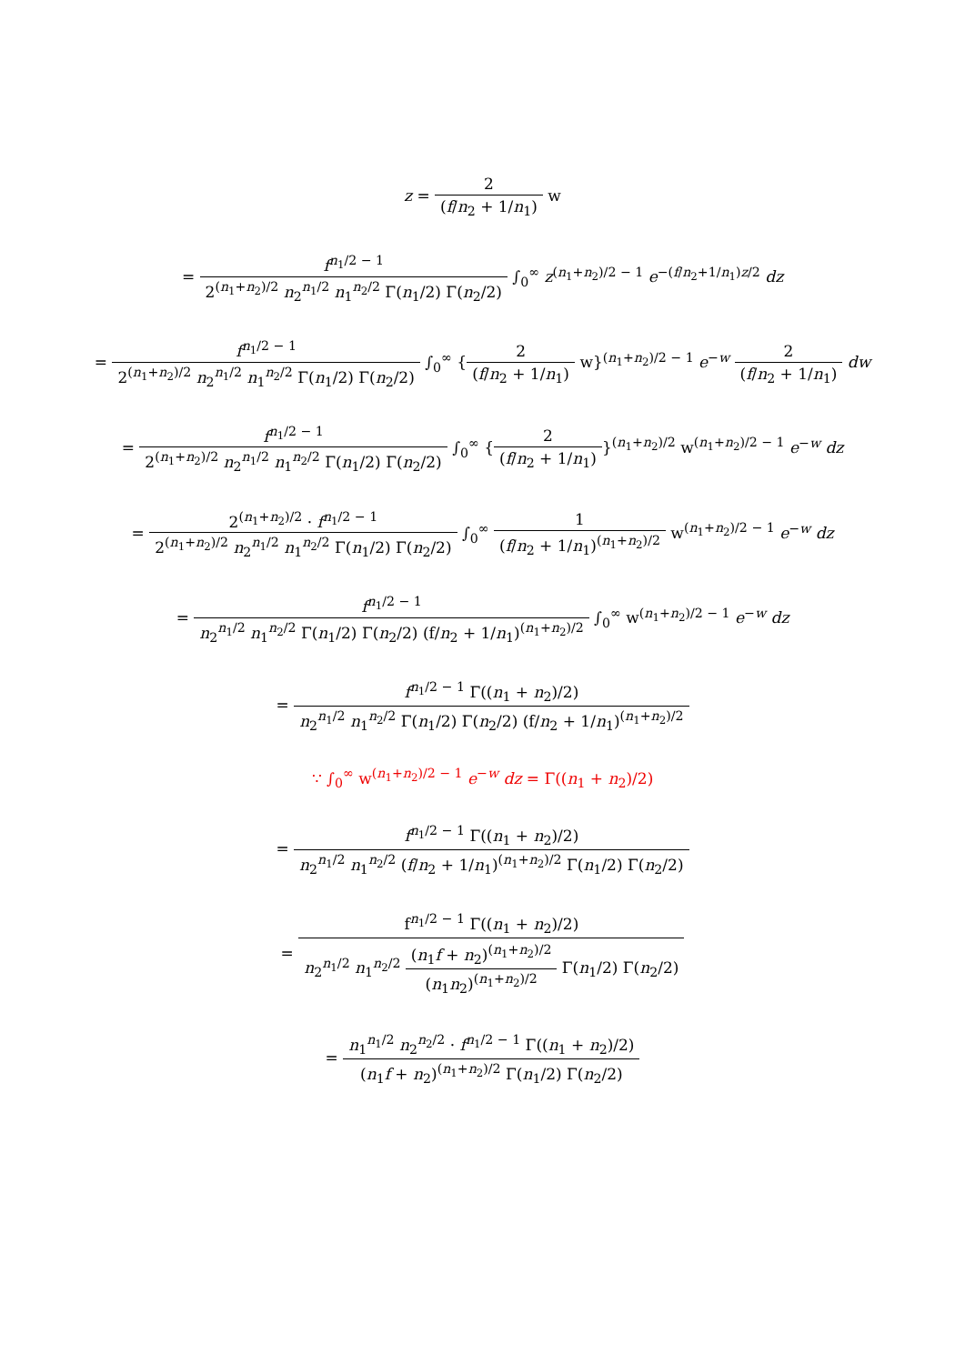z = 2 (f/n<sub>2</sub> + 1/n<sub>1</sub>) w
= f<sup>n<sub>1</sub>/2 − 1</sup> 2<sup>(n<sub>1</sub>+n<sub>2</sub>)/2</sup> n<sub>2</sub><sup>n<sub>1</sub>/2</sup> n<sub>1</sub><sup>n<sub>2</sub>/2</sup> Γ(n<sub>1</sub>/2) Γ(n<sub>2</sub>/2) ∫<sub>0</sub><sup>∞</sup> z<sup>(n<sub>1</sub>+n<sub>2</sub>)/2 − 1</sup> e<sup>−(f/n<sub>2</sub>+1/n<sub>1</sub>)z/2</sup> dz
= f<sup>n<sub>1</sub>/2 − 1</sup> 2<sup>(n<sub>1</sub>+n<sub>2</sub>)/2</sup> n<sub>2</sub><sup>n<sub>1</sub>/2</sup> n<sub>1</sub><sup>n<sub>2</sub>/2</sup> Γ(n<sub>1</sub>/2) Γ(n<sub>2</sub>/2) ∫<sub>0</sub><sup>∞</sup> {2 (f/n<sub>2</sub> + 1/n<sub>1</sub>) w}<sup>(n<sub>1</sub>+n<sub>2</sub>)/2 − 1</sup> e<sup>−w</sup> 2 (f/n<sub>2</sub> + 1/n<sub>1</sub>) dw
= f<sup>n<sub>1</sub>/2 − 1</sup> 2<sup>(n<sub>1</sub>+n<sub>2</sub>)/2</sup> n<sub>2</sub><sup>n<sub>1</sub>/2</sup> n<sub>1</sub><sup>n<sub>2</sub>/2</sup> Γ(n<sub>1</sub>/2) Γ(n<sub>2</sub>/2) ∫<sub>0</sub><sup>∞</sup> {2 (f/n<sub>2</sub> + 1/n<sub>1</sub>)}<sup>(n<sub>1</sub>+n<sub>2</sub>)/2</sup> w<sup>(n<sub>1</sub>+n<sub>2</sub>)/2 − 1</sup> e<sup>−w</sup> dz
= 2<sup>(n<sub>1</sub>+n<sub>2</sub>)/2</sup> · f<sup>n<sub>1</sub>/2 − 1</sup> 2<sup>(n<sub>1</sub>+n<sub>2</sub>)/2</sup> n<sub>2</sub><sup>n<sub>1</sub>/2</sup> n<sub>1</sub><sup>n<sub>2</sub>/2</sup> Γ(n<sub>1</sub>/2) Γ(n<sub>2</sub>/2) ∫<sub>0</sub><sup>∞</sup> 1 (f/n<sub>2</sub> + 1/n<sub>1</sub>)<sup>(n<sub>1</sub>+n<sub>2</sub>)/2</sup> w<sup>(n<sub>1</sub>+n<sub>2</sub>)/2 − 1</sup> e<sup>−w</sup> dz
= f<sup>n<sub>1</sub>/2 − 1</sup> n<sub>2</sub><sup>n<sub>1</sub>/2</sup> n<sub>1</sub><sup>n<sub>2</sub>/2</sup> Γ(n<sub>1</sub>/2) Γ(n<sub>2</sub>/2) (f/n<sub>2</sub> + 1/n<sub>1</sub>)<sup>(n<sub>1</sub>+n<sub>2</sub>)/2</sup> ∫<sub>0</sub><sup>∞</sup> w<sup>(n<sub>1</sub>+n<sub>2</sub>)/2 − 1</sup> e<sup>−w</sup> dz
= f<sup>n<sub>1</sub>/2 − 1</sup> Γ((n<sub>1</sub> + n<sub>2</sub>)/2) n<sub>2</sub><sup>n<sub>1</sub>/2</sup> n<sub>1</sub><sup>n<sub>2</sub>/2</sup> Γ(n<sub>1</sub>/2) Γ(n<sub>2</sub>/2) (f/n<sub>2</sub> + 1/n<sub>1</sub>)<sup>(n<sub>1</sub>+n<sub>2</sub>)/2</sup>
∵ ∫<sub>0</sub><sup>∞</sup> w<sup>(n<sub>1</sub>+n<sub>2</sub>)/2 − 1</sup> e<sup>−w</sup> dz = Γ((n<sub>1</sub> + n<sub>2</sub>)/2)
= f<sup>n<sub>1</sub>/2 − 1</sup> Γ((n<sub>1</sub> + n<sub>2</sub>)/2) n<sub>2</sub><sup>n<sub>1</sub>/2</sup> n<sub>1</sub><sup>n<sub>2</sub>/2</sup> (f/n<sub>2</sub> + 1/n<sub>1</sub>)<sup>(n<sub>1</sub>+n<sub>2</sub>)/2</sup> Γ(n<sub>1</sub>/2) Γ(n<sub>2</sub>/2)
= f<sup>n<sub>1</sub>/2 − 1</sup> Γ((n<sub>1</sub> + n<sub>2</sub>)/2) n<sub>2</sub><sup>n<sub>1</sub>/2</sup> n<sub>1</sub><sup>n<sub>2</sub>/2</sup> (n<sub>1</sub>f + n<sub>2</sub>)<sup>(n<sub>1</sub>+n<sub>2</sub>)/2</sup> (n<sub>1</sub>n<sub>2</sub>)<sup>(n<sub>1</sub>+n<sub>2</sub>)/2</sup> Γ(n<sub>1</sub>/2) Γ(n<sub>2</sub>/2)
= n<sub>1</sub><sup>n<sub>1</sub>/2</sup> n<sub>2</sub><sup>n<sub>2</sub>/2</sup> · f<sup>n<sub>1</sub>/2 − 1</sup> Γ((n<sub>1</sub> + n<sub>2</sub>)/2) (n<sub>1</sub>f + n<sub>2</sub>)<sup>(n<sub>1</sub>+n<sub>2</sub>)/2</sup> Γ(n<sub>1</sub>/2) Γ(n<sub>2</sub>/2)